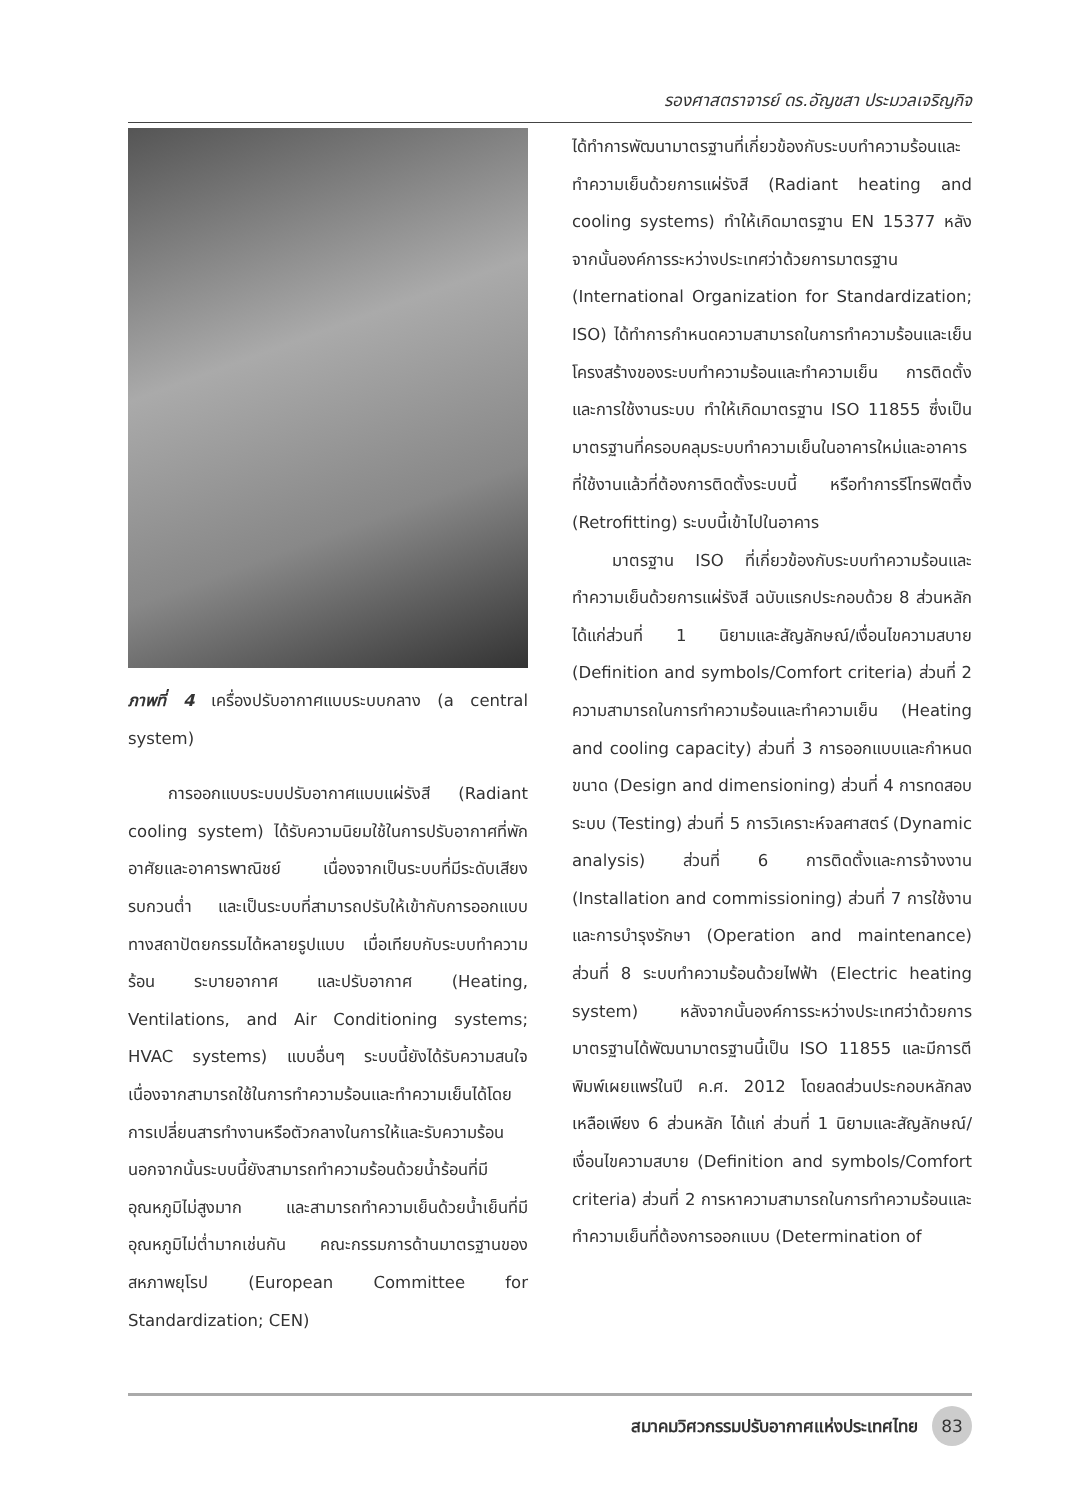รองศาสตราจารย์ ดร.อัญชสา ประมวลเจริญกิจ
ภาพที่ 4 เครื่องปรับอากาศแบบระบบกลาง (a central system)
การออกแบบระบบปรับอากาศแบบแผ่รังสี (Radiant cooling system) ได้รับความนิยมใช้ในการปรับอากาศที่พักอาศัยและอาคารพาณิชย์ เนื่องจากเป็นระบบที่มีระดับเสียงรบกวนต่ำ และเป็นระบบที่สามารถปรับให้เข้ากับการออกแบบทางสถาปัตยกรรมได้หลายรูปแบบ เมื่อเทียบกับระบบทำความร้อน ระบายอากาศ และปรับอากาศ (Heating, Ventilations, and Air Conditioning systems; HVAC systems) แบบอื่นๆ ระบบนี้ยังได้รับความสนใจเนื่องจากสามารถใช้ในการทำความร้อนและทำความเย็นได้โดยการเปลี่ยนสารทำงานหรือตัวกลางในการให้และรับความร้อน นอกจากนั้นระบบนี้ยังสามารถทำความร้อนด้วยน้ำร้อนที่มีอุณหภูมิไม่สูงมาก และสามารถทำความเย็นด้วยน้ำเย็นที่มีอุณหภูมิไม่ต่ำมากเช่นกัน คณะกรรมการด้านมาตรฐานของสหภาพยุโรป (European Committee for Standardization; CEN)
ได้ทำการพัฒนามาตรฐานที่เกี่ยวข้องกับระบบทำความร้อนและทำความเย็นด้วยการแผ่รังสี (Radiant heating and cooling systems) ทำให้เกิดมาตรฐาน EN 15377 หลังจากนั้นองค์การระหว่างประเทศว่าด้วยการมาตรฐาน (International Organization for Standardization; ISO) ได้ทำการกำหนดความสามารถในการทำความร้อนและเย็น โครงสร้างของระบบทำความร้อนและทำความเย็น การติดตั้งและการใช้งานระบบ ทำให้เกิดมาตรฐาน ISO 11855 ซึ่งเป็นมาตรฐานที่ครอบคลุมระบบทำความเย็นในอาคารใหม่และอาคารที่ใช้งานแล้วที่ต้องการติดตั้งระบบนี้ หรือทำการรีโทรฟิตติ้ง (Retrofitting) ระบบนี้เข้าไปในอาคาร
มาตรฐาน ISO ที่เกี่ยวข้องกับระบบทำความร้อนและทำความเย็นด้วยการแผ่รังสี ฉบับแรกประกอบด้วย 8 ส่วนหลักได้แก่ส่วนที่ 1 นิยามและสัญลักษณ์/เงื่อนไขความสบาย (Definition and symbols/Comfort criteria) ส่วนที่ 2 ความสามารถในการทำความร้อนและทำความเย็น (Heating and cooling capacity) ส่วนที่ 3 การออกแบบและกำหนดขนาด (Design and dimensioning) ส่วนที่ 4 การทดสอบระบบ (Testing) ส่วนที่ 5 การวิเคราะห์จลศาสตร์ (Dynamic analysis) ส่วนที่ 6 การติดตั้งและการจ้างงาน (Installation and commissioning) ส่วนที่ 7 การใช้งานและการบำรุงรักษา (Operation and maintenance) ส่วนที่ 8 ระบบทำความร้อนด้วยไฟฟ้า (Electric heating system) หลังจากนั้นองค์การระหว่างประเทศว่าด้วยการมาตรฐานได้พัฒนามาตรฐานนี้เป็น ISO 11855 และมีการตีพิมพ์เผยแพร่ในปี ค.ศ. 2012 โดยลดส่วนประกอบหลักลงเหลือเพียง 6 ส่วนหลัก ได้แก่ ส่วนที่ 1 นิยามและสัญลักษณ์/เงื่อนไขความสบาย (Definition and symbols/Comfort criteria) ส่วนที่ 2 การหาความสามารถในการทำความร้อนและทำความเย็นที่ต้องการออกแบบ (Determination of
สมาคมวิศวกรรมปรับอากาศแห่งประเทศไทย 83